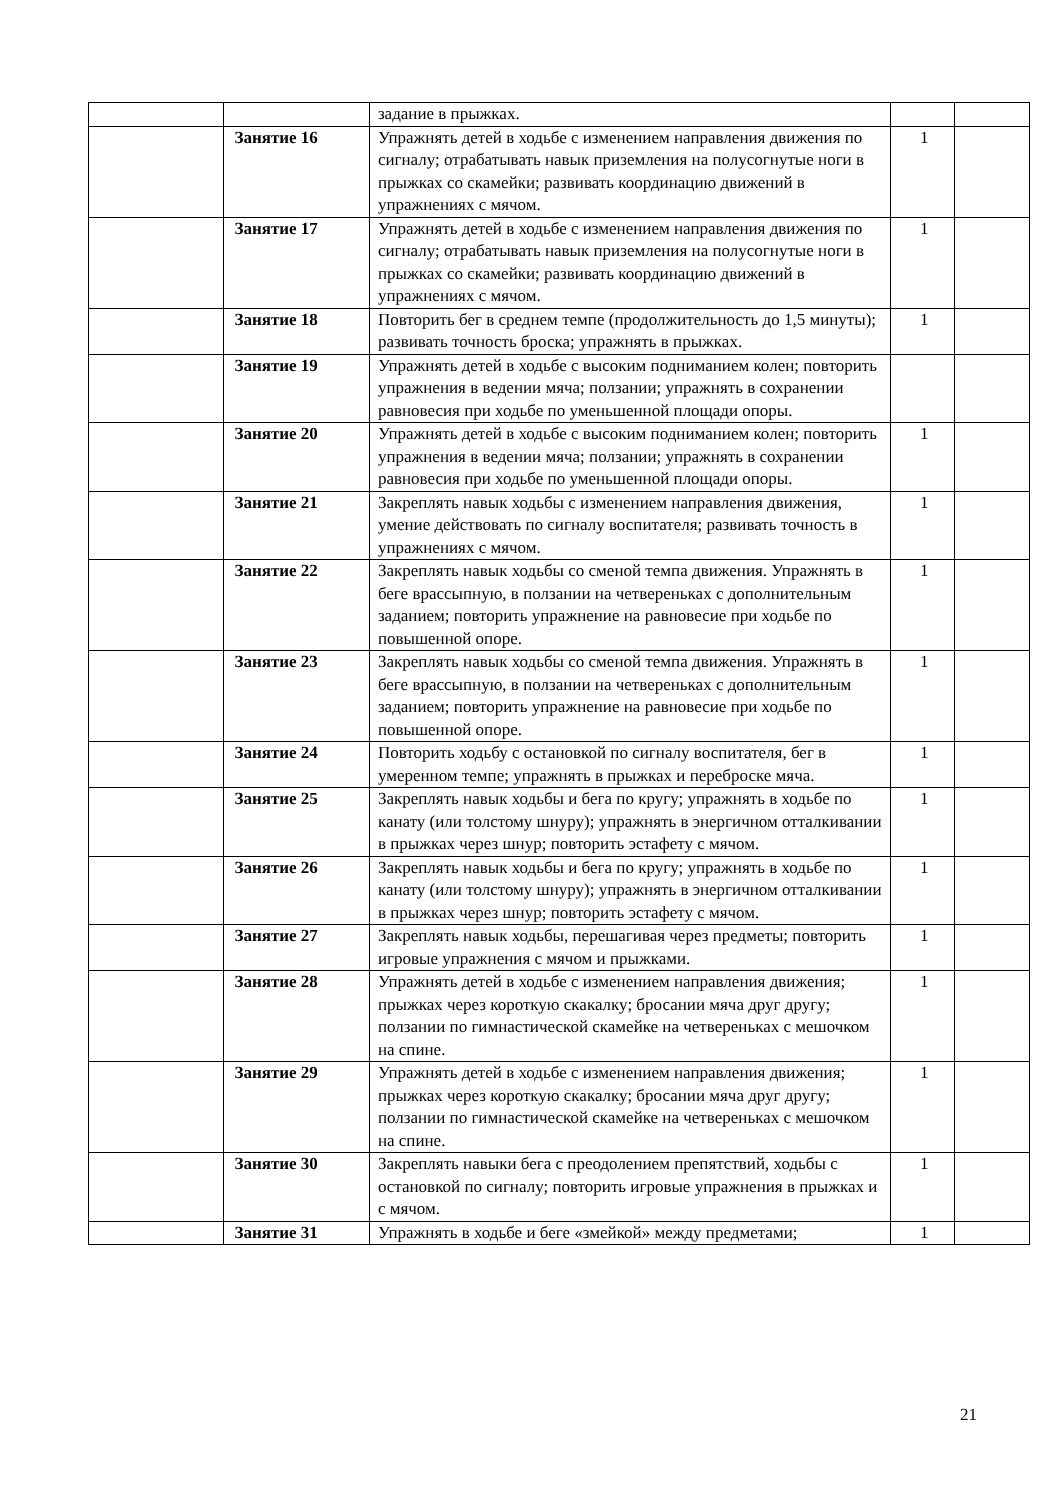| | | задание в прыжках. | | |
| | Занятие 16 | Упражнять детей в ходьбе с изменением направления движения по сигналу; отрабатывать навык приземления на полусогнутые ноги в прыжках со скамейки; развивать координацию движений в упражнениях с мячом. | 1 | |
| | Занятие 17 | Упражнять детей в ходьбе с изменением направления движения по сигналу; отрабатывать навык приземления на полусогнутые ноги в прыжках со скамейки; развивать координацию движений в упражнениях с мячом. | 1 | |
| | Занятие 18 | Повторить бег в среднем темпе (продолжительность до 1,5 минуты); развивать точность броска; упражнять в прыжках. | 1 | |
| | Занятие 19 | Упражнять детей в ходьбе с высоким подниманием колен; повторить упражнения в ведении мяча; ползании; упражнять в сохранении равновесия при ходьбе по уменьшенной площади опоры. | | |
| | Занятие 20 | Упражнять детей в ходьбе с высоким подниманием колен; повторить упражнения в ведении мяча; ползании; упражнять в сохранении равновесия при ходьбе по уменьшенной площади опоры. | 1 | |
| | Занятие 21 | Закреплять навык ходьбы с изменением направления движения, умение действовать по сигналу воспитателя; развивать точность в упражнениях с мячом. | 1 | |
| | Занятие 22 | Закреплять навык ходьбы со сменой темпа движения. Упражнять в беге врассыпную, в ползании на четвереньках с дополнительным заданием; повторить упражнение на равновесие при ходьбе по повышенной опоре. | 1 | |
| | Занятие 23 | Закреплять навык ходьбы со сменой темпа движения. Упражнять в беге врассыпную, в ползании на четвереньках с дополнительным заданием; повторить упражнение на равновесие при ходьбе по повышенной опоре. | 1 | |
| | Занятие 24 | Повторить ходьбу с остановкой по сигналу воспитателя, бег в умеренном темпе; упражнять в прыжках и переброске мяча. | 1 | |
| | Занятие 25 | Закреплять навык ходьбы и бега по кругу; упражнять в ходьбе по канату (или толстому шнуру); упражнять в энергичном отталкивании в прыжках через шнур; повторить эстафету с мячом. | 1 | |
| | Занятие 26 | Закреплять навык ходьбы и бега по кругу; упражнять в ходьбе по канату (или толстому шнуру); упражнять в энергичном отталкивании в прыжках через шнур; повторить эстафету с мячом. | 1 | |
| | Занятие 27 | Закреплять навык ходьбы, перешагивая через предметы; повторить игровые упражнения с мячом и прыжками. | 1 | |
| | Занятие 28 | Упражнять детей в ходьбе с изменением направления движения; прыжках через короткую скакалку; бросании мяча друг другу; ползании по гимнастической скамейке на четвереньках с мешочком на спине. | 1 | |
| | Занятие 29 | Упражнять детей в ходьбе с изменением направления движения; прыжках через короткую скакалку; бросании мяча друг другу; ползании по гимнастической скамейке на четвереньках с мешочком на спине. | 1 | |
| | Занятие 30 | Закреплять навыки бега с преодолением препятствий, ходьбы с остановкой по сигналу; повторить игровые упражнения в прыжках и с мячом. | 1 | |
| | Занятие 31 | Упражнять в ходьбе и беге «змейкой» между предметами; | 1 | |
21